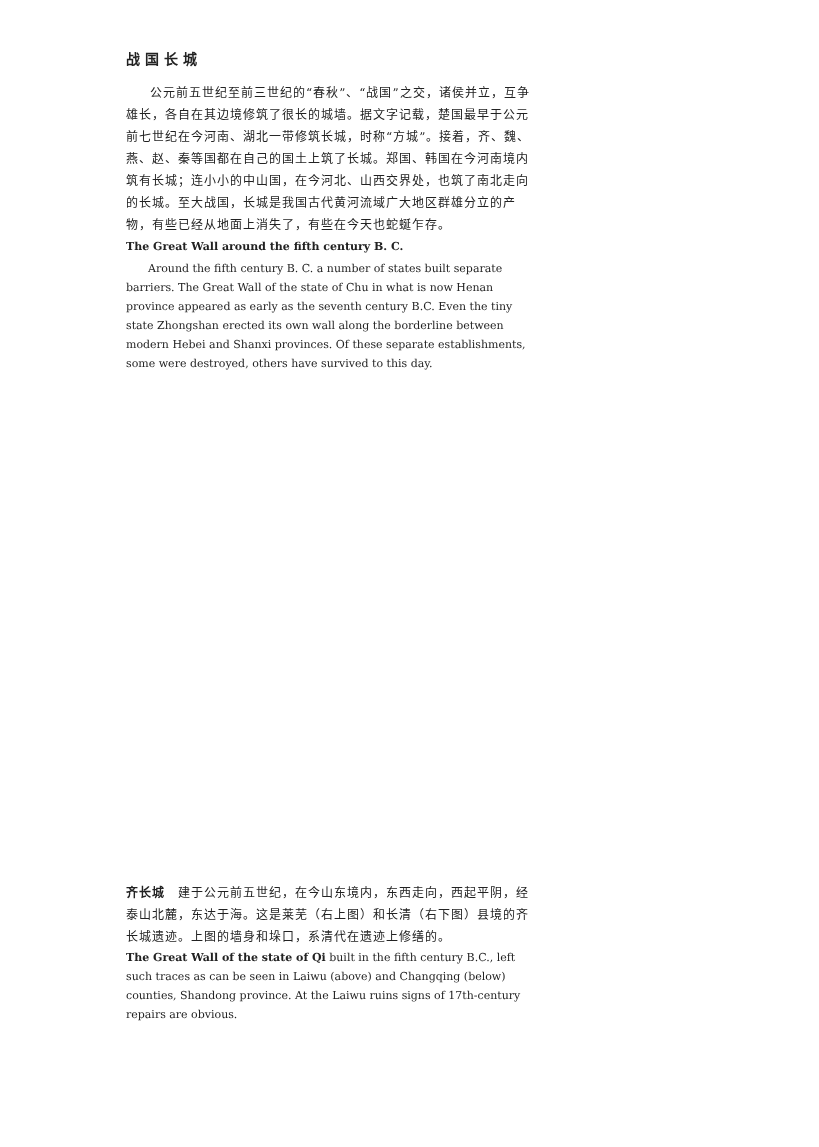战 国 长 城
公元前五世纪至前三世纪的“春秋”、“战国”之交，诸侯并立，互争雄长，各自在其边境修筑了很长的城墙。据文字记载，楚国最早于公元前七世纪在今河南、湖北一带修筑长城，时称“方城”。接着，齐、魏、燕、赵、秦等国都在自己的国土上筑了长城。郑国、韩国在今河南境内筑有长城；连小小的中山国，在今河北、山西交界处，也筑了南北走向的长城。至大战国，长城是我国古代黄河流域广大地区群雄分立的产物，有些已经从地面上消失了，有些在今天也蛇蜒乍存。
The Great Wall around the fifth century B. C.
Around the fifth century B. C. a number of states built separate barriers. The Great Wall of the state of Chu in what is now Henan province appeared as early as the seventh century B.C. Even the tiny state Zhongshan erected its own wall along the borderline between modern Hebei and Shanxi provinces. Of these separate establishments, some were destroyed, others have survived to this day.
齐长城　建于公元前五世纪，在今山东境内，东西走向，西起平阴，经泰山北麓，东达于海。这是莱芜（右上图）和长清（右下图）县境的齐长城遗迹。上图的墙身和垛口，系清代在遗迹上修缮的。
The Great Wall of the state of Qi built in the fifth century B.C., left such traces as can be seen in Laiwu (above) and Changqing (below) counties, Shandong province. At the Laiwu ruins signs of 17th-century repairs are obvious.